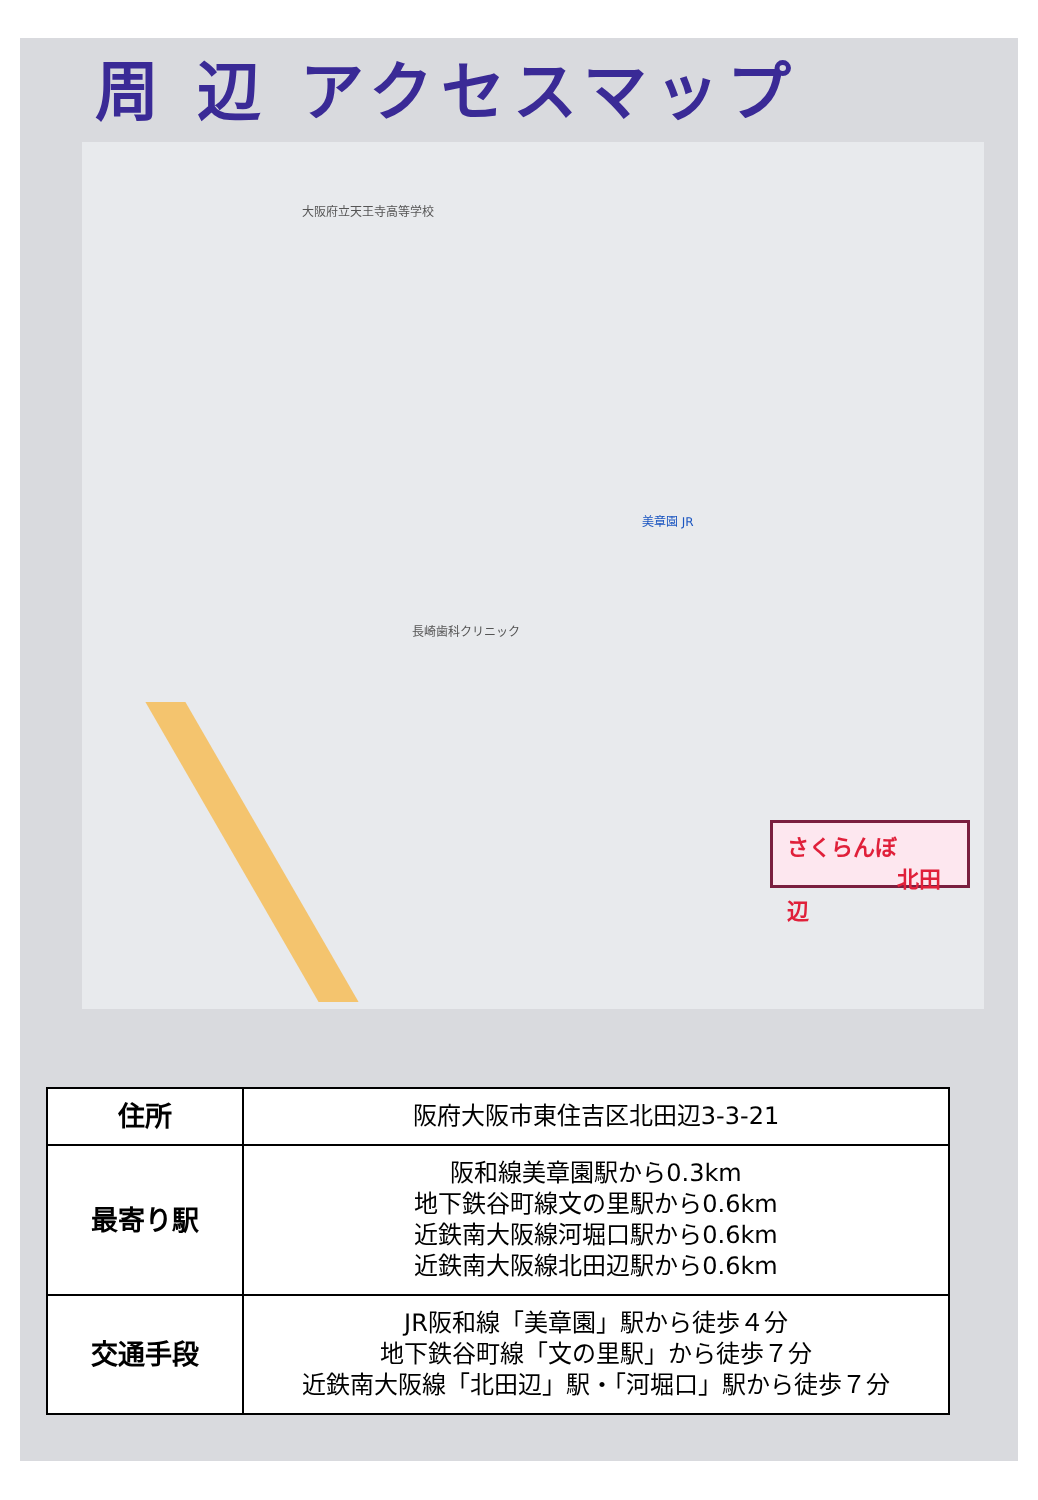周 辺 アクセスマップ
大阪府立天王寺高等学校
長崎歯科クリニック
美章園 JR
さくらんぼ
北田辺
| 住所 | 阪府大阪市東住吉区北田辺3-3-21 |
| 最寄り駅 | 阪和線美章園駅から0.3km 地下鉄谷町線文の里駅から0.6km 近鉄南大阪線河堀口駅から0.6km 近鉄南大阪線北田辺駅から0.6km |
| 交通手段 | JR阪和線「美章園」駅から徒歩４分 地下鉄谷町線「文の里駅」から徒歩７分 近鉄南大阪線「北田辺」駅・「河堀口」駅から徒歩７分 |